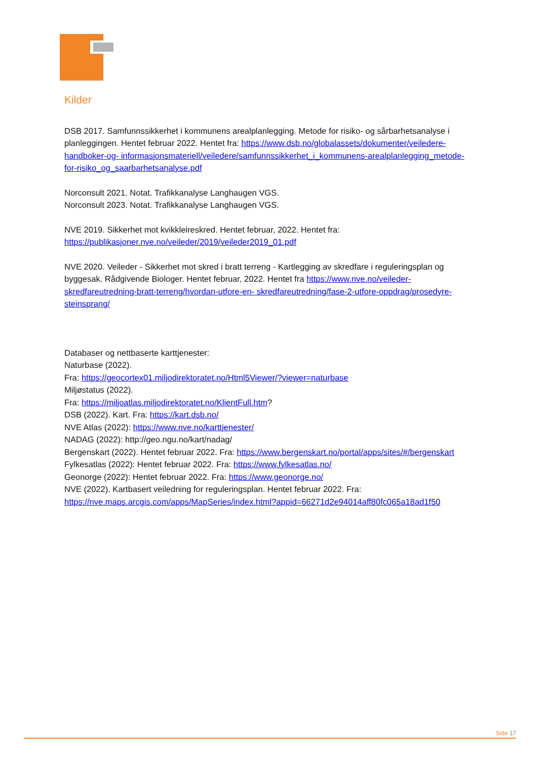Kilder
DSB 2017. Samfunnssikkerhet i kommunens arealplanlegging. Metode for risiko- og sårbarhetsanalyse i planleggingen. Hentet februar 2022. Hentet fra: https://www.dsb.no/globalassets/dokumenter/veiledere-handboker-og- informasjonsmateriell/veiledere/samfunnssikkerhet_i_kommunens-arealplanlegging_metode-for-risiko_og_saarbarhetsanalyse.pdf
Norconsult 2021. Notat. Trafikkanalyse Langhaugen VGS.
Norconsult 2023. Notat. Trafikkanalyse Langhaugen VGS.
NVE 2019. Sikkerhet mot kvikkleireskred. Hentet februar, 2022. Hentet fra:
https://publikasjoner.nve.no/veileder/2019/veileder2019_01.pdf
NVE 2020. Veileder - Sikkerhet mot skred i bratt terreng - Kartlegging av skredfare i reguleringsplan og byggesak. Rådgivende Biologer. Hentet februar, 2022. Hentet fra https://www.nve.no/veileder-skredfareutredning-bratt-terreng/hvordan-utfore-en- skredfareutredning/fase-2-utfore-oppdrag/prosedyre-steinsprang/
Databaser og nettbaserte karttjenester:
Naturbase (2022).
Fra: https://geocortex01.miljodirektoratet.no/Html5Viewer/?viewer=naturbase
Miljøstatus (2022).
Fra: https://miljoatlas.miljodirektoratet.no/KlientFull.htm?
DSB (2022). Kart. Fra: https://kart.dsb.no/
NVE Atlas (2022): https://www.nve.no/karttjenester/
NADAG (2022): http://geo.ngu.no/kart/nadag/
Bergenskart (2022). Hentet februar 2022. Fra: https://www.bergenskart.no/portal/apps/sites/#/bergenskart
Fylkesatlas (2022): Hentet februar 2022. Fra: https://www.fylkesatlas.no/
Geonorge (2022): Hentet februar 2022. Fra: https://www.geonorge.no/
NVE (2022). Kartbasert veiledning for reguleringsplan. Hentet februar 2022. Fra:
https://nve.maps.arcgis.com/apps/MapSeries/index.html?appid=66271d2e94014aff80fc065a18ad1f50
Side 17